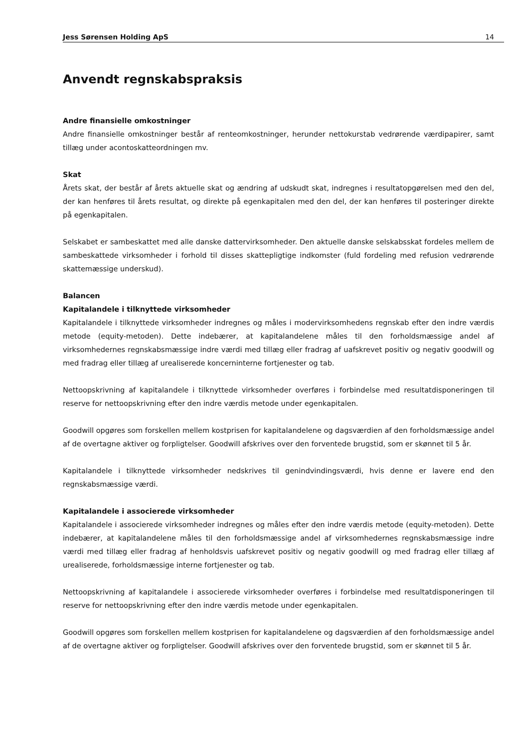Jess Sørensen Holding ApS 14
Anvendt regnskabspraksis
Andre finansielle omkostninger
Andre finansielle omkostninger består af renteomkostninger, herunder nettokurstab vedrørende værdipapirer, samt tillæg under acontoskatteordningen mv.
Skat
Årets skat, der består af årets aktuelle skat og ændring af udskudt skat, indregnes i resultatopgørelsen med den del, der kan henføres til årets resultat, og direkte på egenkapitalen med den del, der kan henføres til posteringer direkte på egenkapitalen.
Selskabet er sambeskattet med alle danske dattervirksomheder. Den aktuelle danske selskabsskat fordeles mellem de sambeskattede virksomheder i forhold til disses skattepligtige indkomster (fuld fordeling med refusion vedrørende skattemæssige underskud).
Balancen
Kapitalandele i tilknyttede virksomheder
Kapitalandele i tilknyttede virksomheder indregnes og måles i modervirksomhedens regnskab efter den indre værdis metode (equity-metoden). Dette indebærer, at kapitalandelene måles til den forholdsmæssige andel af virksomhedernes regnskabsmæssige indre værdi med tillæg eller fradrag af uafskrevet positiv og negativ goodwill og med fradrag eller tillæg af urealiserede koncerninterne fortjenester og tab.
Nettoopskrivning af kapitalandele i tilknyttede virksomheder overføres i forbindelse med resultatdisponeringen til reserve for nettoopskrivning efter den indre værdis metode under egenkapitalen.
Goodwill opgøres som forskellen mellem kostprisen for kapitalandelene og dagsværdien af den forholdsmæssige andel af de overtagne aktiver og forpligtelser. Goodwill afskrives over den forventede brugstid, som er skønnet til 5 år.
Kapitalandele i tilknyttede virksomheder nedskrives til genindvindingsværdi, hvis denne er lavere end den regnskabsmæssige værdi.
Kapitalandele i associerede virksomheder
Kapitalandele i associerede virksomheder indregnes og måles efter den indre værdis metode (equity-metoden). Dette indebærer, at kapitalandelene måles til den forholdsmæssige andel af virksomhedernes regnskabsmæssige indre værdi med tillæg eller fradrag af henholdsvis uafskrevet positiv og negativ goodwill og med fradrag eller tillæg af urealiserede, forholdsmæssige interne fortjenester og tab.
Nettoopskrivning af kapitalandele i associerede virksomheder overføres i forbindelse med resultatdisponeringen til reserve for nettoopskrivning efter den indre værdis metode under egenkapitalen.
Goodwill opgøres som forskellen mellem kostprisen for kapitalandelene og dagsværdien af den forholdsmæssige andel af de overtagne aktiver og forpligtelser. Goodwill afskrives over den forventede brugstid, som er skønnet til 5 år.